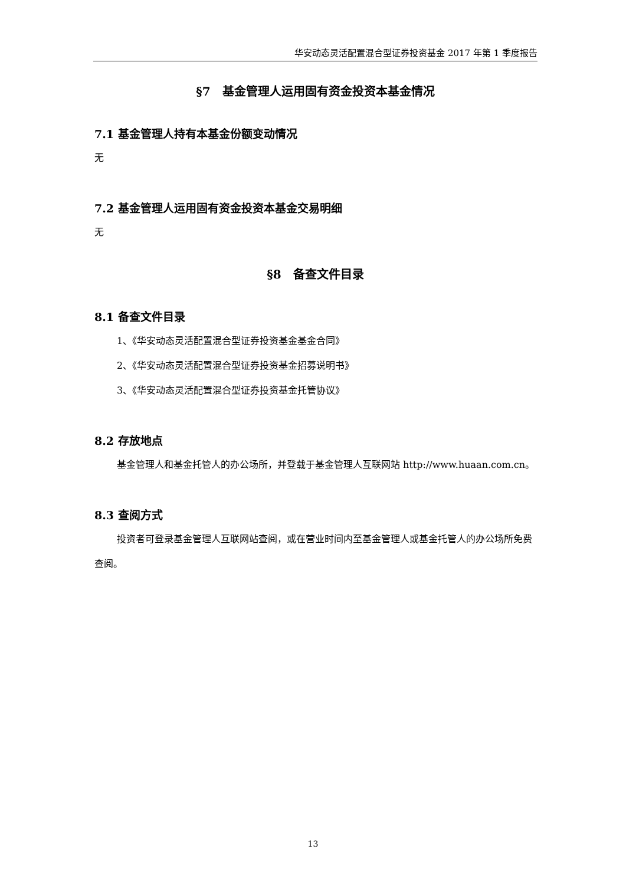华安动态灵活配置混合型证券投资基金 2017 年第 1 季度报告
§7　基金管理人运用固有资金投资本基金情况
7.1 基金管理人持有本基金份额变动情况
无
7.2 基金管理人运用固有资金投资本基金交易明细
无
§8　备查文件目录
8.1 备查文件目录
1、《华安动态灵活配置混合型证券投资基金基金合同》
2、《华安动态灵活配置混合型证券投资基金招募说明书》
3、《华安动态灵活配置混合型证券投资基金托管协议》
8.2 存放地点
基金管理人和基金托管人的办公场所，并登载于基金管理人互联网站 http://www.huaan.com.cn。
8.3 查阅方式
投资者可登录基金管理人互联网站查阅，或在营业时间内至基金管理人或基金托管人的办公场所免费查阅。
13